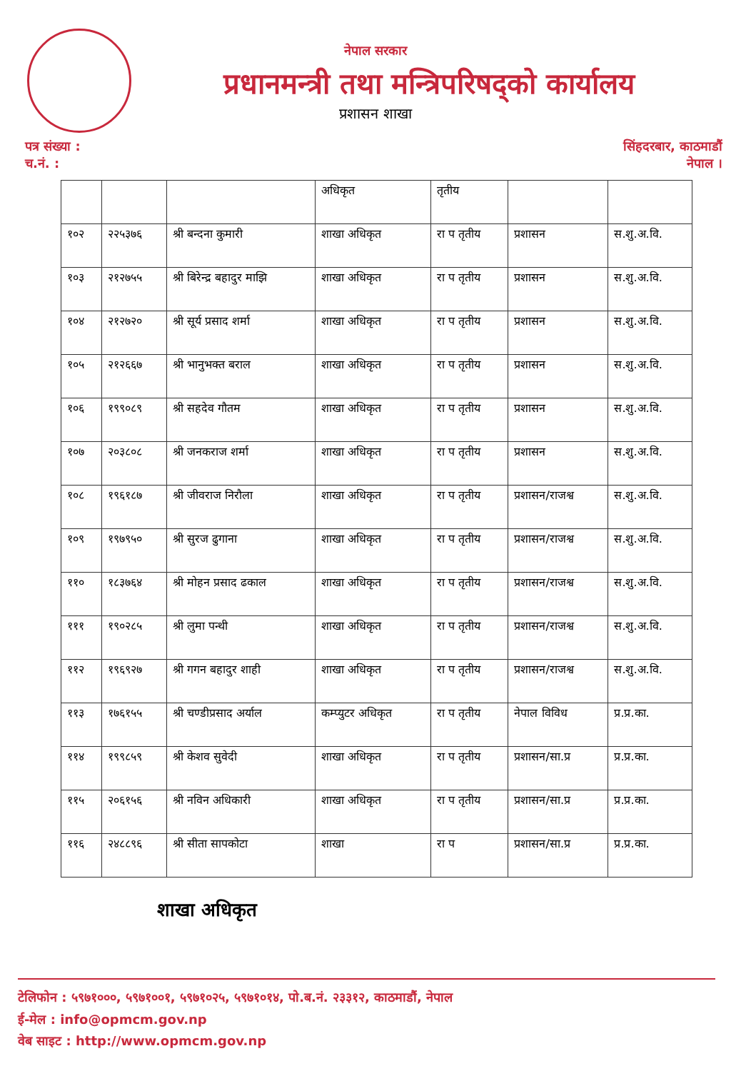नेपाल सरकार
प्रधानमन्त्री तथा मन्त्रिपरिषद्को कार्यालय
प्रशासन शाखा
पत्र संख्या :
च.नं. :
सिंहदरबार, काठमाडौं
नेपाल ।
| | | | अधिकृत | तृतीय | | |
| १०२ | २२५३७६ | श्री बन्दना कुमारी | शाखा अधिकृत | रा प तृतीय | प्रशासन | स.शु.अ.वि. |
| १०३ | २१२७५५ | श्री बिरेन्द्र बहादुर माझि | शाखा अधिकृत | रा प तृतीय | प्रशासन | स.शु.अ.वि. |
| १०४ | २१२७२० | श्री सूर्य प्रसाद शर्मा | शाखा अधिकृत | रा प तृतीय | प्रशासन | स.शु.अ.वि. |
| १०५ | २१२६६७ | श्री भानुभक्त बराल | शाखा अधिकृत | रा प तृतीय | प्रशासन | स.शु.अ.वि. |
| १०६ | १९९०८९ | श्री सहदेव गौतम | शाखा अधिकृत | रा प तृतीय | प्रशासन | स.शु.अ.वि. |
| १०७ | २०३८०८ | श्री जनकराज शर्मा | शाखा अधिकृत | रा प तृतीय | प्रशासन | स.शु.अ.वि. |
| १०८ | १९६१८७ | श्री जीवराज निरौला | शाखा अधिकृत | रा प तृतीय | प्रशासन/राजश्व | स.शु.अ.वि. |
| १०९ | १९७९५० | श्री सुरज ढुगाना | शाखा अधिकृत | रा प तृतीय | प्रशासन/राजश्व | स.शु.अ.वि. |
| ११० | १८३७६४ | श्री मोहन प्रसाद ढकाल | शाखा अधिकृत | रा प तृतीय | प्रशासन/राजश्व | स.शु.अ.वि. |
| १११ | १९०२८५ | श्री लुमा पन्थी | शाखा अधिकृत | रा प तृतीय | प्रशासन/राजश्व | स.शु.अ.वि. |
| ११२ | १९६९२७ | श्री गगन बहादुर शाही | शाखा अधिकृत | रा प तृतीय | प्रशासन/राजश्व | स.शु.अ.वि. |
| ११३ | १७६१५५ | श्री चण्डीप्रसाद अर्याल | कम्प्युटर अधिकृत | रा प तृतीय | नेपाल विविध | प्र.प्र.का. |
| ११४ | १९९८५९ | श्री केशव सुवेदी | शाखा अधिकृत | रा प तृतीय | प्रशासन/सा.प्र | प्र.प्र.का. |
| ११५ | २०६१५६ | श्री नविन अधिकारी | शाखा अधिकृत | रा प तृतीय | प्रशासन/सा.प्र | प्र.प्र.का. |
| ११६ | २४८८९६ | श्री सीता सापकोटा | शाखा | रा प | प्रशासन/सा.प्र | प्र.प्र.का. |
शाखा अधिकृत
टेलिफोन : ५९७१०००, ५९७१००१, ५९७१०२५, ५९७१०१४, पो.ब.नं. २३३१२, काठमाडौं, नेपाल
ई-मेल : info@opmcm.gov.np
वेब साइट : http://www.opmcm.gov.np